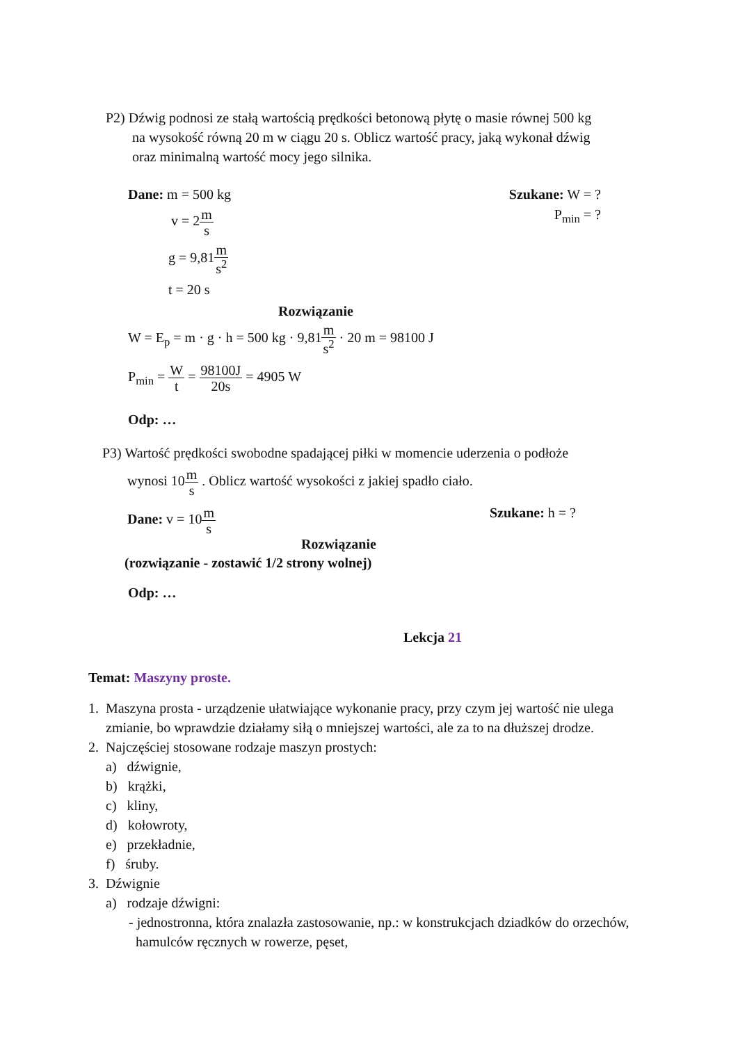P2) Dźwig podnosi ze stałą wartością prędkości betonową płytę o masie równej 500 kg
na wysokość równą 20 m w ciągu 20 s. Oblicz wartość pracy, jaką wykonał dźwig
oraz minimalną wartość mocy jego silnika.
Dane: m = 500 kg Szukane: W = ?
v = 2m s P<sub>min</sub> = ?
g = 9,81m s<sup>2</sup>
t = 20 s
Rozwiązanie
W = E<sub>p</sub> = m · g · h = 500 kg · 9,81m s<sup>2</sup> · 20 m = 98100 J
P<sub>min</sub> = W t = 98100J 20s = 4905 W
Odp: …
P3) Wartość prędkości swobodne spadającej piłki w momencie uderzenia o podłoże
wynosi 10m s . Oblicz wartość wysokości z jakiej spadło ciało.
Dane: v = 10m s Szukane: h = ?
Rozwiązanie
(rozwiązanie - zostawić 1/2 strony wolnej)
Odp: …
Lekcja 21
Temat: Maszyny proste.
1. Maszyna prosta - urządzenie ułatwiające wykonanie pracy, przy czym jej wartość nie ulega zmianie, bo wprawdzie działamy siłą o mniejszej wartości, ale za to na dłuższej drodze.
2. Najczęściej stosowane rodzaje maszyn prostych:
a) dźwignie,
b) krążki,
c) kliny,
d) kołowroty,
e) przekładnie,
f) śruby.
3. Dźwignie
a) rodzaje dźwigni:
- jednostronna, która znalazła zastosowanie, np.: w konstrukcjach dziadków do orzechów, hamulców ręcznych w rowerze, pęset,